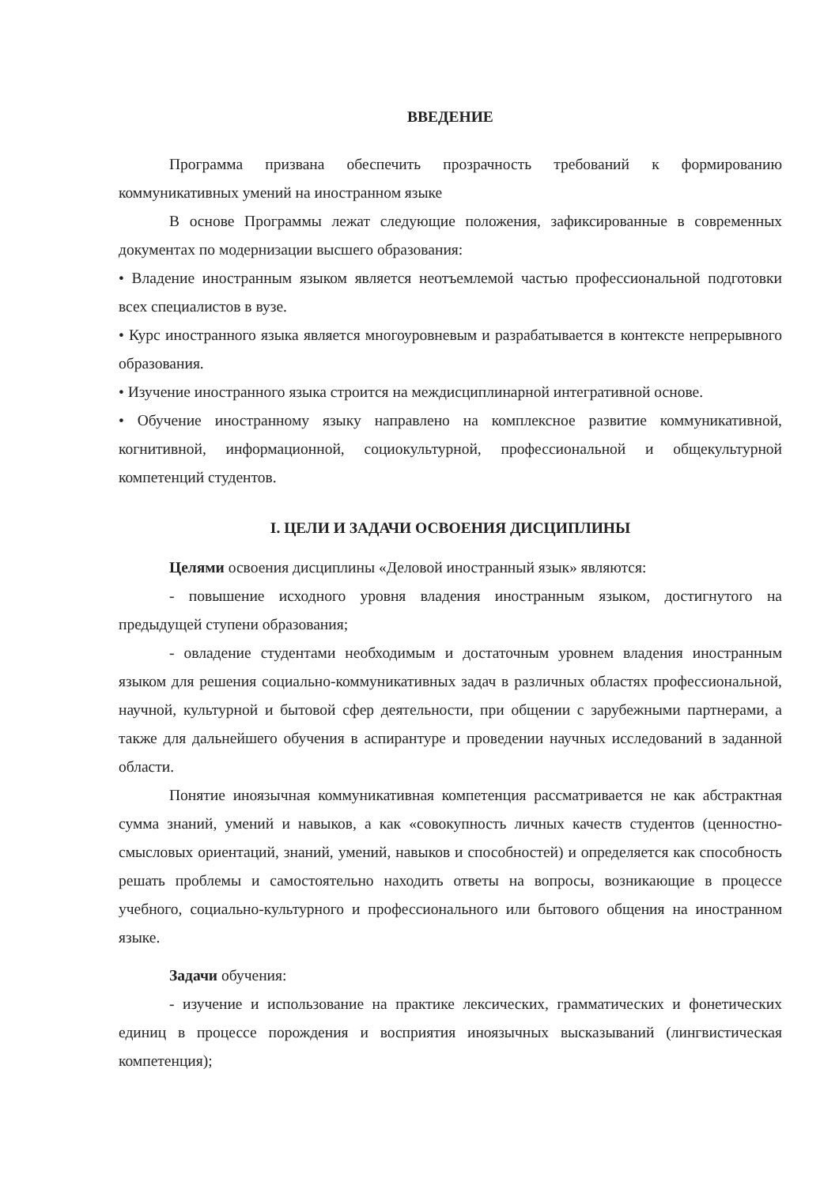ВВЕДЕНИЕ
Программа призвана обеспечить прозрачность требований к формированию коммуникативных умений на иностранном языке
В основе Программы лежат следующие положения, зафиксированные в современных документах по модернизации высшего образования:
• Владение иностранным языком является неотъемлемой частью профессиональной подготовки всех специалистов в вузе.
• Курс иностранного языка является многоуровневым и разрабатывается в контексте непрерывного образования.
• Изучение иностранного языка строится на междисциплинарной интегративной основе.
• Обучение иностранному языку направлено на комплексное развитие коммуникативной, когнитивной, информационной, социокультурной, профессиональной и общекультурной компетенций студентов.
I. ЦЕЛИ И ЗАДАЧИ ОСВОЕНИЯ ДИСЦИПЛИНЫ
Целями освоения дисциплины «Деловой иностранный язык» являются:
- повышение исходного уровня владения иностранным языком, достигнутого на предыдущей ступени образования;
- овладение студентами необходимым и достаточным уровнем владения иностранным языком для решения социально-коммуникативных задач в различных областях профессиональной, научной, культурной и бытовой сфер деятельности, при общении с зарубежными партнерами, а также для дальнейшего обучения в аспирантуре и проведении научных исследований в заданной области.
Понятие иноязычная коммуникативная компетенция рассматривается не как абстрактная сумма знаний, умений и навыков, а как «совокупность личных качеств студентов (ценностно-смысловых ориентаций, знаний, умений, навыков и способностей) и определяется как способность решать проблемы и самостоятельно находить ответы на вопросы, возникающие в процессе учебного, социально-культурного и профессионального или бытового общения на иностранном языке.
Задачи обучения:
- изучение и использование на практике лексических, грамматических и фонетических единиц в процессе порождения и восприятия иноязычных высказываний (лингвистическая компетенция);